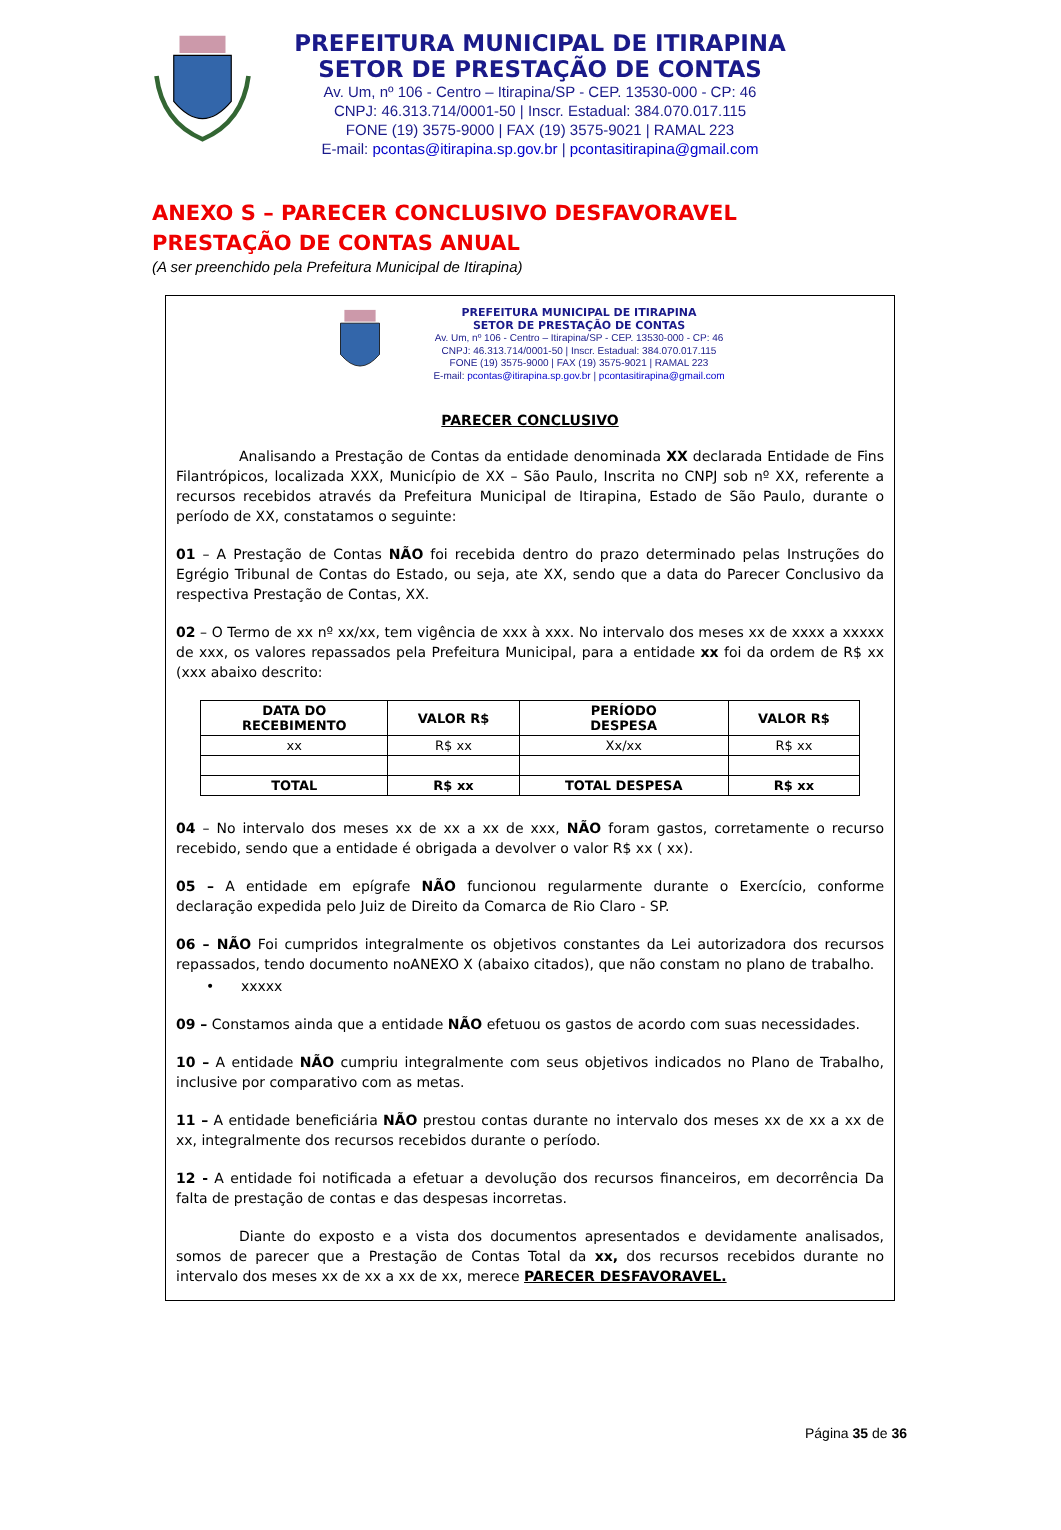PREFEITURA MUNICIPAL DE ITIRAPINA
SETOR DE PRESTAÇÃO DE CONTAS
Av. Um, nº 106 - Centro – Itirapina/SP - CEP. 13530-000 - CP: 46
CNPJ: 46.313.714/0001-50 | Inscr. Estadual: 384.070.017.115
FONE (19) 3575-9000 | FAX (19) 3575-9021 | RAMAL 223
E-mail: pcontas@itirapina.sp.gov.br | pcontasitirapina@gmail.com
ANEXO S – PARECER CONCLUSIVO DESFAVORAVEL
PRESTAÇÃO DE CONTAS ANUAL
(A ser preenchido pela Prefeitura Municipal de Itirapina)
PREFEITURA MUNICIPAL DE ITIRAPINA
SETOR DE PRESTAÇÃO DE CONTAS
Av. Um, nº 106 - Centro – Itirapina/SP - CEP. 13530-000 - CP: 46
CNPJ: 46.313.714/0001-50 | Inscr. Estadual: 384.070.017.115
FONE (19) 3575-9000 | FAX (19) 3575-9021 | RAMAL 223
E-mail: pcontas@itirapina.sp.gov.br | pcontasitirapina@gmail.com
PARECER CONCLUSIVO
Analisando a Prestação de Contas da entidade denominada XX declarada Entidade de Fins Filantrópicos, localizada XXX, Município de XX – São Paulo, Inscrita no CNPJ sob nº XX, referente a recursos recebidos através da Prefeitura Municipal de Itirapina, Estado de São Paulo, durante o período de XX, constatamos o seguinte:
01 – A Prestação de Contas NÃO foi recebida dentro do prazo determinado pelas Instruções do Egrégio Tribunal de Contas do Estado, ou seja, ate XX, sendo que a data do Parecer Conclusivo da respectiva Prestação de Contas, XX.
02 – O Termo de xx nº xx/xx, tem vigência de xxx à xxx. No intervalo dos meses xx de xxxx a xxxxx de xxx, os valores repassados pela Prefeitura Municipal, para a entidade xx foi da ordem de R$ xx (xxx abaixo descrito:
| DATA DO RECEBIMENTO | VALOR R$ | PERÍODO DESPESA | VALOR R$ |
| --- | --- | --- | --- |
| xx | R$ xx | Xx/xx | R$ xx |
| TOTAL | R$ xx | TOTAL DESPESA | R$ xx |
04 – No intervalo dos meses xx de xx a xx de xxx, NÃO foram gastos, corretamente o recurso recebido, sendo que a entidade é obrigada a devolver o valor R$ xx ( xx).
05 – A entidade em epígrafe NÃO funcionou regularmente durante o Exercício, conforme declaração expedida pelo Juiz de Direito da Comarca de Rio Claro - SP.
06 – NÃO Foi cumpridos integralmente os objetivos constantes da Lei autorizadora dos recursos repassados, tendo documento noANEXO X (abaixo citados), que não constam no plano de trabalho.
• xxxxx
09 – Constamos ainda que a entidade NÃO efetuou os gastos de acordo com suas necessidades.
10 – A entidade NÃO cumpriu integralmente com seus objetivos indicados no Plano de Trabalho, inclusive por comparativo com as metas.
11 – A entidade beneficiária NÃO prestou contas durante no intervalo dos meses xx de xx a xx de xx, integralmente dos recursos recebidos durante o período.
12 - A entidade foi notificada a efetuar a devolução dos recursos financeiros, em decorrência Da falta de prestação de contas e das despesas incorretas.
Diante do exposto e a vista dos documentos apresentados e devidamente analisados, somos de parecer que a Prestação de Contas Total da xx, dos recursos recebidos durante no intervalo dos meses xx de xx a xx de xx, merece PARECER DESFAVORAVEL.
Página 35 de 36